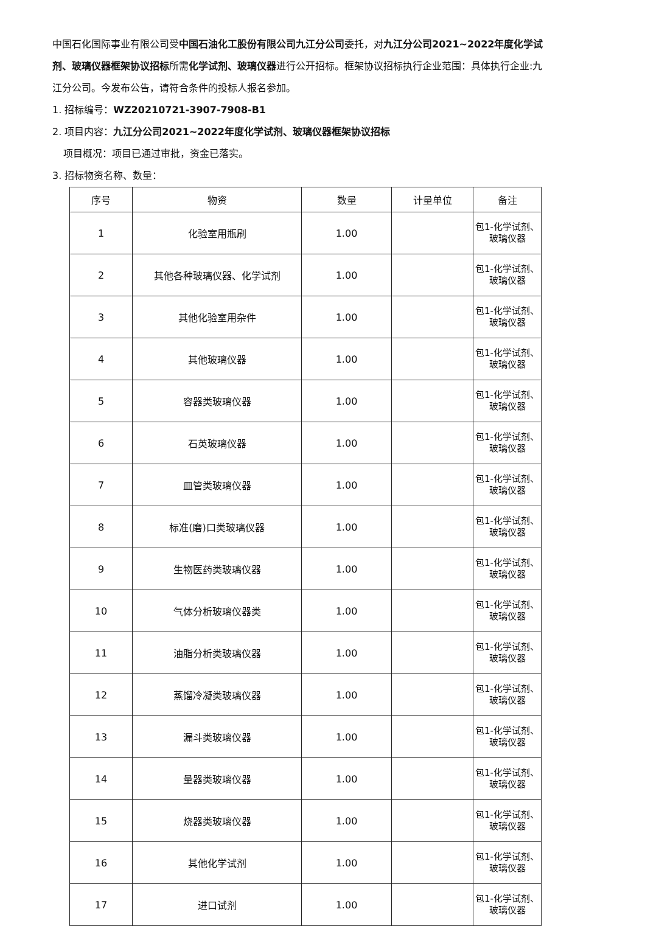中国石化国际事业有限公司受中国石油化工股份有限公司九江分公司委托，对九江分公司2021~2022年度化学试剂、玻璃仪器框架协议招标所需化学试剂、玻璃仪器进行公开招标。框架协议招标执行企业范围：具体执行企业:九江分公司。今发布公告，请符合条件的投标人报名参加。
1. 招标编号：WZ20210721-3907-7908-B1
2. 项目内容：九江分公司2021~2022年度化学试剂、玻璃仪器框架协议招标
项目概况：项目已通过审批，资金已落实。
3. 招标物资名称、数量：
| 序号 | 物资 | 数量 | 计量单位 | 备注 |
| --- | --- | --- | --- | --- |
| 1 | 化验室用瓶刷 | 1.00 | | 包1-化学试剂、玻璃仪器 |
| 2 | 其他各种玻璃仪器、化学试剂 | 1.00 | | 包1-化学试剂、玻璃仪器 |
| 3 | 其他化验室用杂件 | 1.00 | | 包1-化学试剂、玻璃仪器 |
| 4 | 其他玻璃仪器 | 1.00 | | 包1-化学试剂、玻璃仪器 |
| 5 | 容器类玻璃仪器 | 1.00 | | 包1-化学试剂、玻璃仪器 |
| 6 | 石英玻璃仪器 | 1.00 | | 包1-化学试剂、玻璃仪器 |
| 7 | 皿管类玻璃仪器 | 1.00 | | 包1-化学试剂、玻璃仪器 |
| 8 | 标准(磨)口类玻璃仪器 | 1.00 | | 包1-化学试剂、玻璃仪器 |
| 9 | 生物医药类玻璃仪器 | 1.00 | | 包1-化学试剂、玻璃仪器 |
| 10 | 气体分析玻璃仪器类 | 1.00 | | 包1-化学试剂、玻璃仪器 |
| 11 | 油脂分析类玻璃仪器 | 1.00 | | 包1-化学试剂、玻璃仪器 |
| 12 | 蒸馏冷凝类玻璃仪器 | 1.00 | | 包1-化学试剂、玻璃仪器 |
| 13 | 漏斗类玻璃仪器 | 1.00 | | 包1-化学试剂、玻璃仪器 |
| 14 | 量器类玻璃仪器 | 1.00 | | 包1-化学试剂、玻璃仪器 |
| 15 | 烧器类玻璃仪器 | 1.00 | | 包1-化学试剂、玻璃仪器 |
| 16 | 其他化学试剂 | 1.00 | | 包1-化学试剂、玻璃仪器 |
| 17 | 进口试剂 | 1.00 | | 包1-化学试剂、玻璃仪器 |